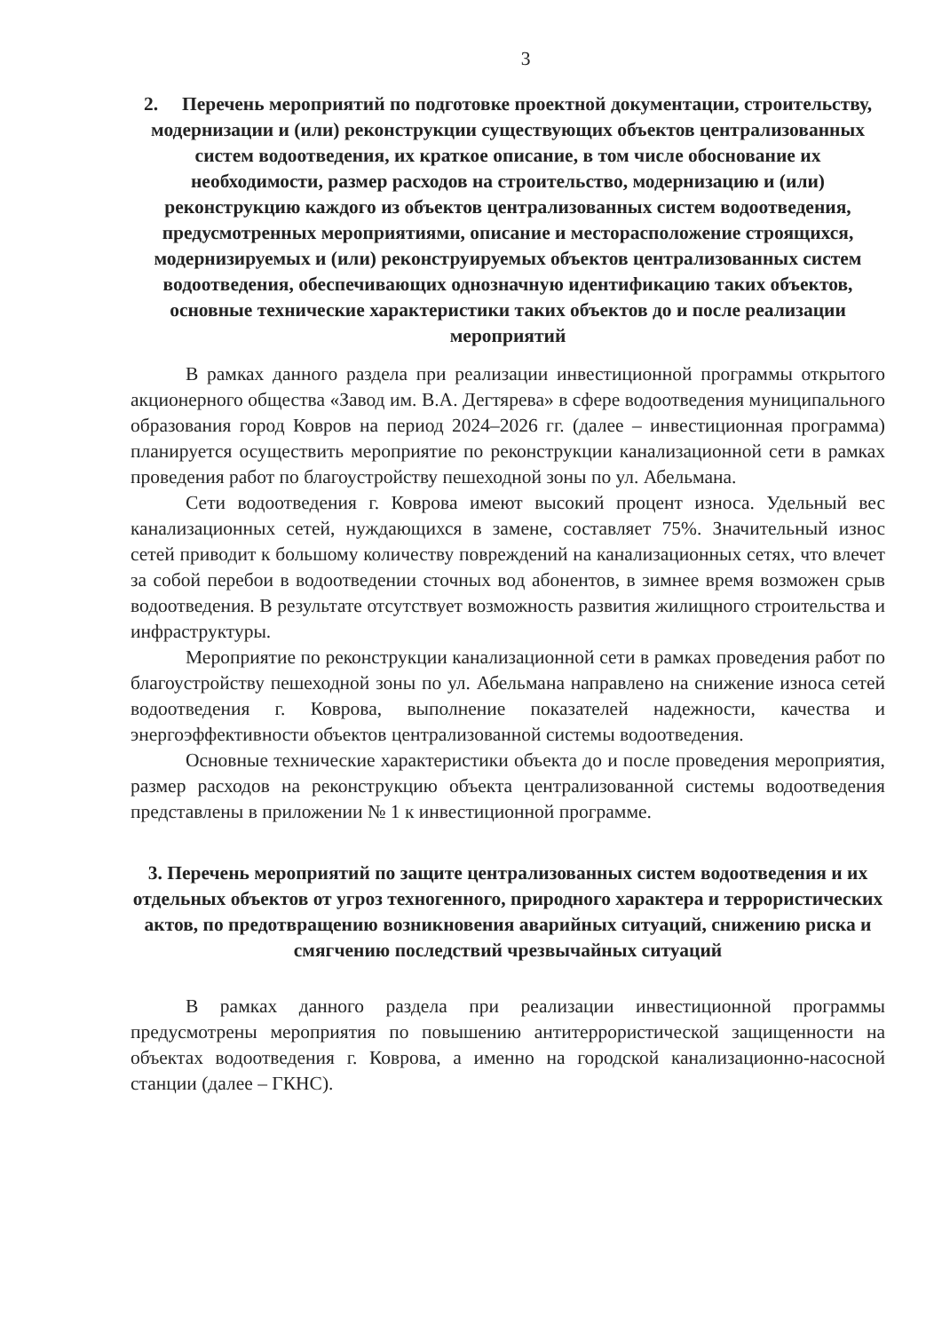3
2. Перечень мероприятий по подготовке проектной документации, строительству, модернизации и (или) реконструкции существующих объектов централизованных систем водоотведения, их краткое описание, в том числе обоснование их необходимости, размер расходов на строительство, модернизацию и (или) реконструкцию каждого из объектов централизованных систем водоотведения, предусмотренных мероприятиями, описание и месторасположение строящихся, модернизируемых и (или) реконструируемых объектов централизованных систем водоотведения, обеспечивающих однозначную идентификацию таких объектов, основные технические характеристики таких объектов до и после реализации мероприятий
В рамках данного раздела при реализации инвестиционной программы открытого акционерного общества «Завод им. В.А. Дегтярева» в сфере водоотведения муниципального образования город Ковров на период 2024–2026 гг. (далее – инвестиционная программа) планируется осуществить мероприятие по реконструкции канализационной сети в рамках проведения работ по благоустройству пешеходной зоны по ул. Абельмана.
Сети водоотведения г. Коврова имеют высокий процент износа. Удельный вес канализационных сетей, нуждающихся в замене, составляет 75%. Значительный износ сетей приводит к большому количеству повреждений на канализационных сетях, что влечет за собой перебои в водоотведении сточных вод абонентов, в зимнее время возможен срыв водоотведения. В результате отсутствует возможность развития жилищного строительства и инфраструктуры.
Мероприятие по реконструкции канализационной сети в рамках проведения работ по благоустройству пешеходной зоны по ул. Абельмана направлено на снижение износа сетей водоотведения г. Коврова, выполнение показателей надежности, качества и энергоэффективности объектов централизованной системы водоотведения.
Основные технические характеристики объекта до и после проведения мероприятия, размер расходов на реконструкцию объекта централизованной системы водоотведения представлены в приложении № 1 к инвестиционной программе.
3. Перечень мероприятий по защите централизованных систем водоотведения и их отдельных объектов от угроз техногенного, природного характера и террористических актов, по предотвращению возникновения аварийных ситуаций, снижению риска и смягчению последствий чрезвычайных ситуаций
В рамках данного раздела при реализации инвестиционной программы предусмотрены мероприятия по повышению антитеррористической защищенности на объектах водоотведения г. Коврова, а именно на городской канализационно-насосной станции (далее – ГКНС).